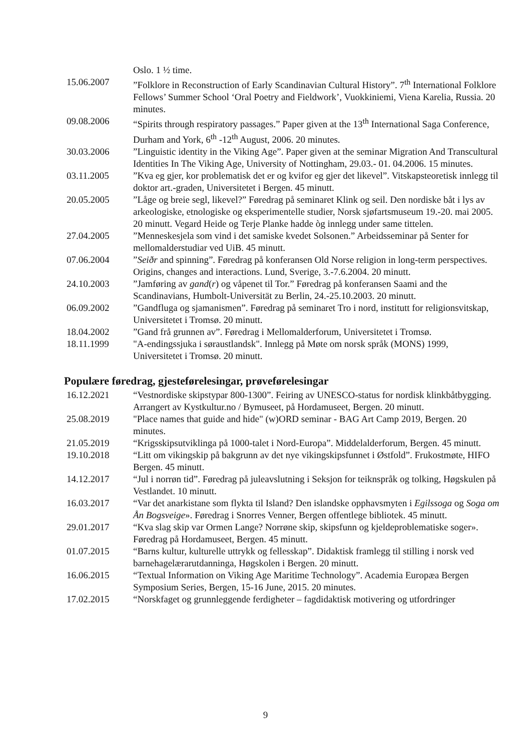Oslo. 1 ½ time.
15.06.2007 ”Folklore in Reconstruction of Early Scandinavian Cultural History”. 7<sup>th</sup> International Folklore Fellows’ Summer School ‘Oral Poetry and Fieldwork’, Vuokkiniemi, Viena Karelia, Russia. 20 minutes.
09.08.2006 “Spirits through respiratory passages.” Paper given at the 13<sup>th</sup> International Saga Conference, Durham and York, 6<sup>th</sup> -12<sup>th</sup> August, 2006. 20 minutes.
30.03.2006 ”Linguistic identity in the Viking Age”. Paper given at the seminar Migration And Transcultural Identities In The Viking Age, University of Nottingham, 29.03.- 01. 04.2006. 15 minutes.
03.11.2005 ”Kva eg gjer, kor problematisk det er og kvifor eg gjer det likevel”. Vitskapsteoretisk innlegg til doktor art.-graden, Universitetet i Bergen. 45 minutt.
20.05.2005 ”Låge og breie segl, likevel?” Føredrag på seminaret Klink og seil. Den nordiske båt i lys av arkeologiske, etnologiske og eksperimentelle studier, Norsk sjøfartsmuseum 19.-20. mai 2005. 20 minutt. Vegard Heide og Terje Planke hadde òg innlegg under same tittelen.
27.04.2005 ”Menneskesjela som vind i det samiske kvedet Solsonen.” Arbeidsseminar på Senter for mellomalderstudiar ved UiB. 45 minutt.
07.06.2004 ”Seiðr and spinning”. Føredrag på konferansen Old Norse religion in long-term perspectives. Origins, changes and interactions. Lund, Sverige, 3.-7.6.2004. 20 minutt.
24.10.2003 ”Jamføring av gand(r) og våpenet til Tor.” Føredrag på konferansen Saami and the Scandinavians, Humbolt-Universität zu Berlin, 24.-25.10.2003. 20 minutt.
06.09.2002 ”Gandfluga og sjamanismen”. Føredrag på seminaret Tro i nord, institutt for religionsvitskap, Universitetet i Tromsø. 20 minutt.
18.04.2002 ”Gand frå grunnen av”. Føredrag i Mellomalderforum, Universitetet i Tromsø.
18.11.1999 "A-endingssjuka i søraustlandsk". Innlegg på Møte om norsk språk (MONS) 1999, Universitetet i Tromsø. 20 minutt.
Populære føredrag, gjesteførelesingar, prøveførelesingar
16.12.2021 “Vestnordiske skipstypar 800-1300”. Feiring av UNESCO-status for nordisk klinkbåtbygging. Arrangert av Kystkultur.no / Bymuseet, på Hordamuseet, Bergen. 20 minutt.
25.08.2019 "Place names that guide and hide" (w)ORD seminar - BAG Art Camp 2019, Bergen. 20 minutes.
21.05.2019 “Krigsskipsutviklinga på 1000-talet i Nord-Europa”. Middelalderforum, Bergen. 45 minutt.
19.10.2018 “Litt om vikingskip på bakgrunn av det nye vikingskipsfunnet i Østfold”. Frukostmøte, HIFO Bergen. 45 minutt.
14.12.2017 “Jul i norrøn tid”. Føredrag på juleavslutning i Seksjon for teiknspråk og tolking, Høgskulen på Vestlandet. 10 minutt.
16.03.2017 “Var det anarkistane som flykta til Island? Den islandske opphavsmyten i Egilssoga og Soga om Ån Bogsveige». Føredrag i Snorres Venner, Bergen offentlege bibliotek. 45 minutt.
29.01.2017 “Kva slag skip var Ormen Lange? Norrøne skip, skipsfunn og kjeldeproblematiske soger». Føredrag på Hordamuseet, Bergen. 45 minutt.
01.07.2015 “Barns kultur, kulturelle uttrykk og fellesskap”. Didaktisk framlegg til stilling i norsk ved barnehagelærarutdanninga, Høgskolen i Bergen. 20 minutt.
16.06.2015 “Textual Information on Viking Age Maritime Technology”. Academia Europæa Bergen Symposium Series, Bergen, 15-16 June, 2015. 20 minutes.
17.02.2015 “Norskfaget og grunnleggende ferdigheter – fagdidaktisk motivering og utfordringer
9